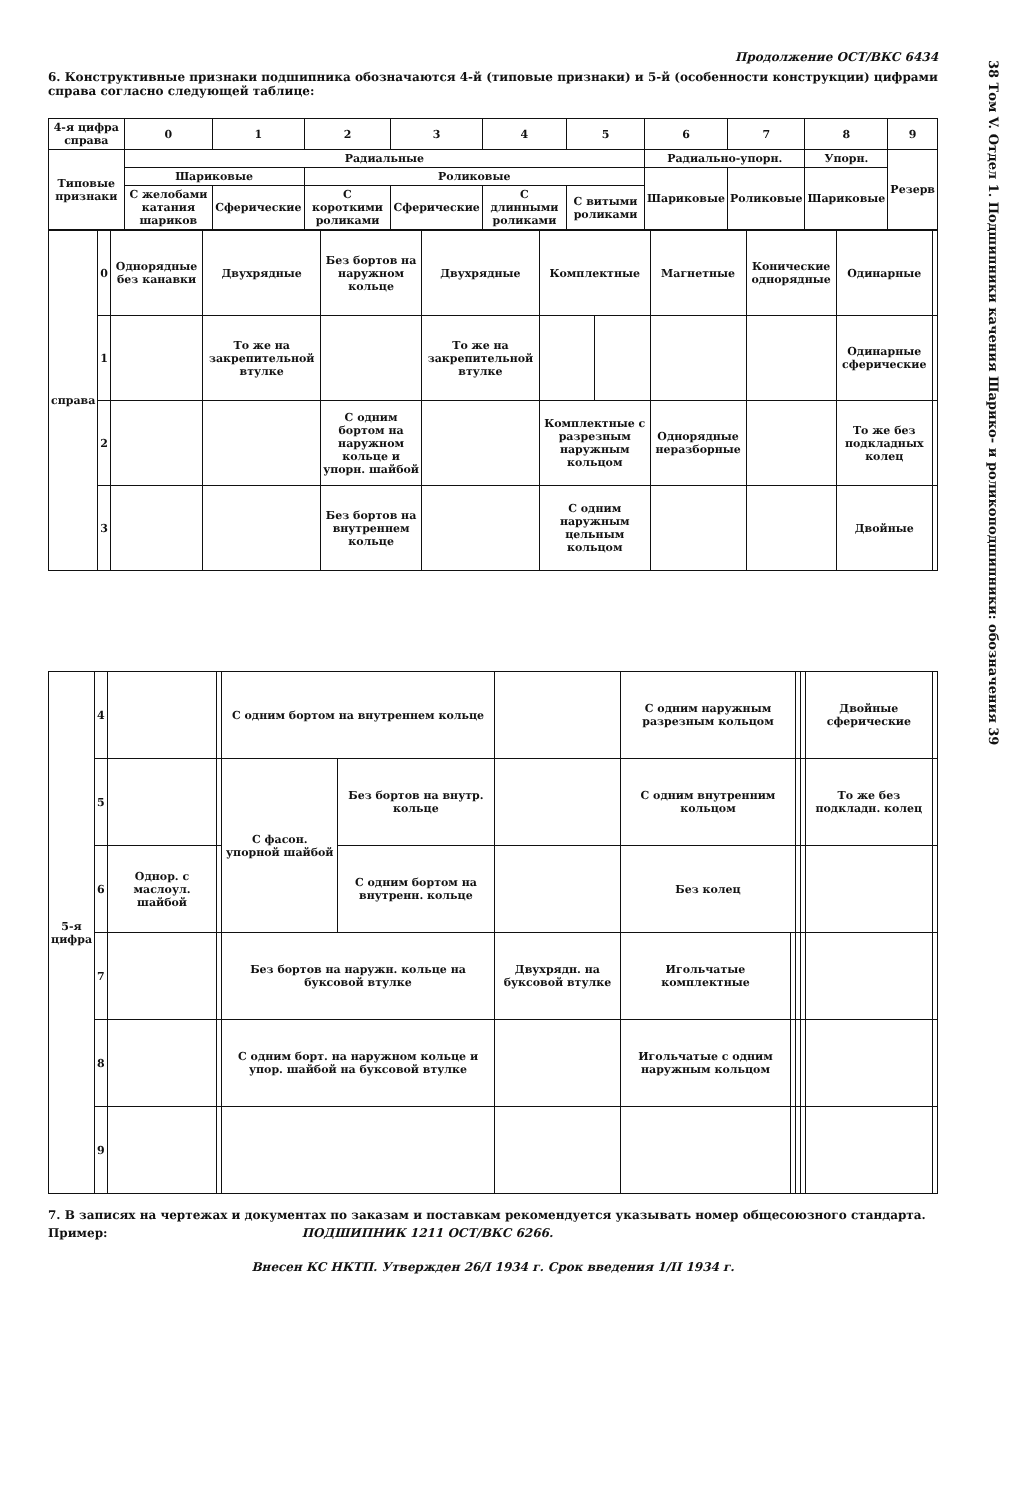Продолжение ОСТ/ВКС 6434
6. Конструктивные признаки подшипника обозначаются 4-й (типовые признаки) и 5-й (особенности конструкции) цифрами справа согласно следующей таблице:
| 4-я цифра справа | 0 | 1 | 2 | 3 | 4 | 5 | 6 | 7 | 8 | 9 |
| --- | --- | --- | --- | --- | --- | --- | --- | --- | --- | --- |
| Типовые признаки | Радиальные | | | | | | Радиально-упорн. | | Упорн. | Резерв |
| | Шариковые | | Роликовые | | | | Шариковые | Роликовые | Шариковые | |
| | С желобами катания шариков | Сферические | С короткими роликами | Сферические | С длинными роликами | С витыми роликами | | | | |
| справа | 0 | Однорядные без канавки | Двухрядные | Без бортов на наружном кольце | Двухрядные | Комплектные | | Магнетные | Конические однорядные | Одинарные | |
| | 1 | | То же на закрепительной втулке | | То же на закрепительной втулке | | | | | Одинарные сферические | |
| | 2 | | | С одним бортом на наружном кольце и упорн. шайбой | | Комплектные с разрезным наружным кольцом | | Однорядные неразборные | | То же без подкладных колец | |
| | 3 | | | Без бортов на внутреннем кольце | | С одним наружным цельным кольцом | | | | Двойные | |
| 5-я цифра | 4 | | | С одним бортом на внутреннем кольце | | | С одним наружным разрезным кольцом | | | | Двойные сферические | |
| | 5 | | | С фасон. упорной шайбой | Без бортов на внутр. кольце | | С одним внутренним кольцом | | | | То же без подкладн. колец | |
| | 6 | Однор. с маслоул. шайбой | | | С одним бортом на внутренн. кольце | | Без колец | | | | | |
| | 7 | | | Без бортов на наружн. кольце на буксовой втулке | | Двухрядн. на буксовой втулке | Игольчатые комплектные | | | | | |
| | 8 | | | С одним борт. на наружном кольце и упор. шайбой на буксовой втулке | | | Игольчатые с одним наружным кольцом | | | | | |
| | 9 | | | | | | | | | | | |
7. В записях на чертежах и документах по заказам и поставкам рекомендуется указывать номер общесоюзного стандарта.
Пример: ПОДШИПНИК 1211 ОСТ/ВКС 6266.
Внесен КС НКТП. Утвержден 26/I 1934 г. Срок введения 1/II 1934 г.
38 Том V. Отдел 1. Подшипники качения Шарико- и роликоподшипники: обозначения 39